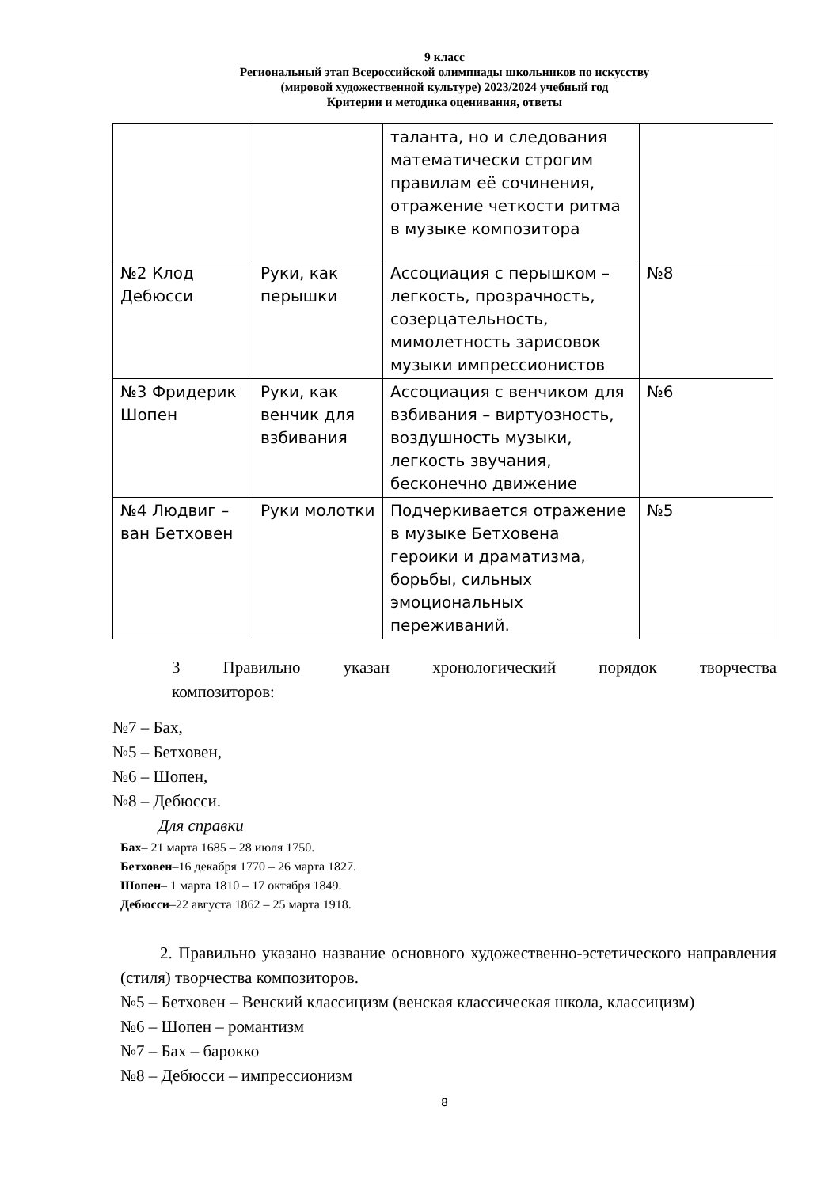9 класс
Региональный этап Всероссийской олимпиады школьников по искусству
(мировой художественной культуре) 2023/2024 учебный год
Критерии и методика оценивания, ответы
| | | таланта, но и следования математически строгим правилам её сочинения, отражение четкости ритма в музыке композитора | |
| №2 Клод Дебюсси | Руки, как перышки | Ассоциация с перышком – легкость, прозрачность, созерцательность, мимолетность зарисовок музыки импрессионистов | №8 |
| №3 Фридерик Шопен | Руки, как венчик для взбивания | Ассоциация с венчиком для взбивания – виртуозность, воздушность музыки, легкость звучания, бесконечно движение | №6 |
| №4 Людвиг – ван Бетховен | Руки молотки | Подчеркивается отражение в музыке Бетховена героики и драматизма, борьбы, сильных эмоциональных переживаний. | №5 |
3 Правильно указан хронологический порядок творчества
композиторов:
№7 – Бах,
№5 – Бетховен,
№6 – Шопен,
№8 – Дебюсси.
Для справки
Бах– 21 марта 1685 – 28 июля 1750.
Бетховен–16 декабря 1770 – 26 марта 1827.
Шопен– 1 марта 1810 – 17 октября 1849.
Дебюсси–22 августа 1862 – 25 марта 1918.
2. Правильно указано название основного художественно-эстетического направления (стиля) творчества композиторов.
№5 – Бетховен – Венский классицизм (венская классическая школа, классицизм)
№6 – Шопен – романтизм
№7 – Бах – барокко
№8 – Дебюсси – импрессионизм
8